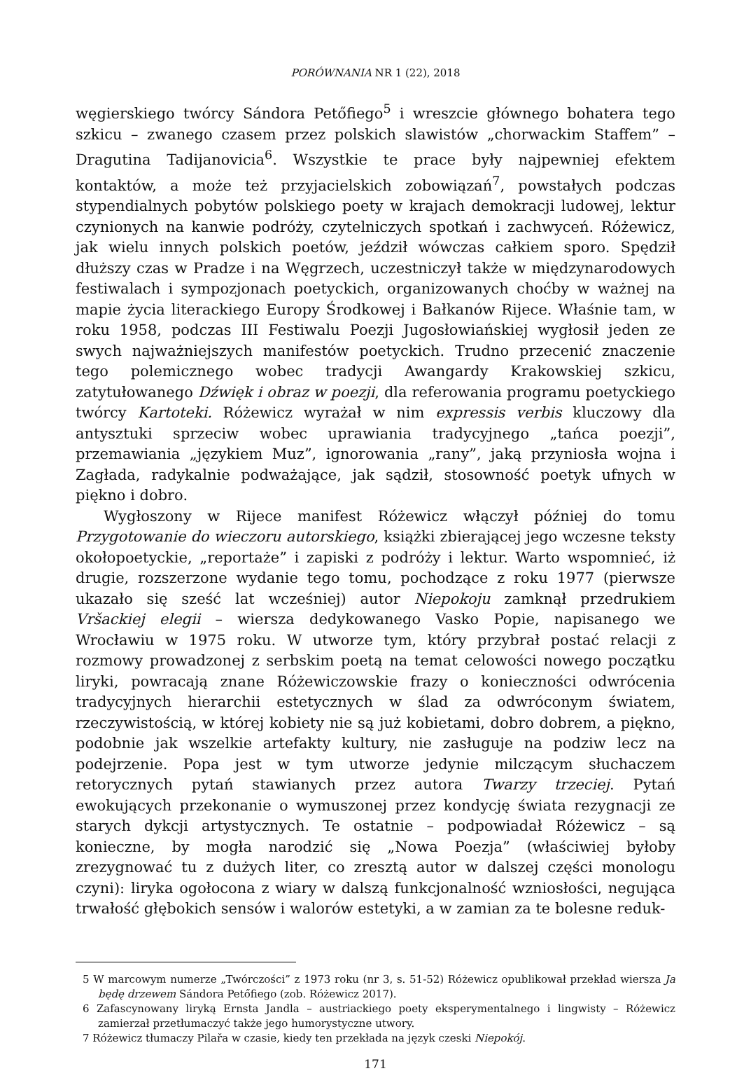PORÓWNANIA NR 1 (22), 2018
węgierskiego twórcy Sándora Petőfiego<sup>5</sup> i wreszcie głównego bohatera tego szkicu – zwanego czasem przez polskich slawistów „chorwackim Staffem” – Dragutina Tadijanovicia<sup>6</sup>. Wszystkie te prace były najpewniej efektem kontaktów, a może też przyjacielskich zobowiązań<sup>7</sup>, powstałych podczas stypendialnych pobytów polskiego poety w krajach demokracji ludowej, lektur czynionych na kanwie podróży, czytelniczych spotkań i zachwyceń. Różewicz, jak wielu innych polskich poetów, jeździł wówczas całkiem sporo. Spędził dłuższy czas w Pradze i na Węgrzech, uczestniczył także w międzynarodowych festiwalach i sympozjonach poetyckich, organizowanych choćby w ważnej na mapie życia literackiego Europy Środkowej i Bałkanów Rijece. Właśnie tam, w roku 1958, podczas III Festiwalu Poezji Jugosłowiańskiej wygłosił jeden ze swych najważniejszych manifestów poetyckich. Trudno przecenić znaczenie tego polemicznego wobec tradycji Awangardy Krakowskiej szkicu, zatytułowanego Dźwięk i obraz w poezji, dla referowania programu poetyckiego twórcy Kartoteki. Różewicz wyrażał w nim expressis verbis kluczowy dla antysztuki sprzeciw wobec uprawiania tradycyjnego „tańca poezji”, przemawiania „językiem Muz”, ignorowania „rany”, jaką przyniosła wojna i Zagłada, radykalnie podważające, jak sądził, stosowność poetyk ufnych w piękno i dobro.
Wygłoszony w Rijece manifest Różewicz włączył później do tomu Przygotowanie do wieczoru autorskiego, książki zbierającej jego wczesne teksty okołopoetyckie, „reportaże” i zapiski z podróży i lektur. Warto wspomnieć, iż drugie, rozszerzone wydanie tego tomu, pochodzące z roku 1977 (pierwsze ukazało się sześć lat wcześniej) autor Niepokoju zamknął przedrukiem Vršackiej elegii – wiersza dedykowanego Vasko Popie, napisanego we Wrocławiu w 1975 roku. W utworze tym, który przybrał postać relacji z rozmowy prowadzonej z serbskim poetą na temat celowości nowego początku liryki, powracają znane Różewiczowskie frazy o konieczności odwrócenia tradycyjnych hierarchii estetycznych w ślad za odwróconym światem, rzeczywistością, w której kobiety nie są już kobietami, dobro dobrem, a piękno, podobnie jak wszelkie artefakty kultury, nie zasługuje na podziw lecz na podejrzenie. Popa jest w tym utworze jedynie milczącym słuchaczem retorycznych pytań stawianych przez autora Twarzy trzeciej. Pytań ewokujących przekonanie o wymuszonej przez kondycję świata rezygnacji ze starych dykcji artystycznych. Te ostatnie – podpowiadał Różewicz – są konieczne, by mogła narodzić się „Nowa Poezja” (właściwiej byłoby zrezygnować tu z dużych liter, co zresztą autor w dalszej części monologu czyni): liryka ogołocona z wiary w dalszą funkcjonalność wzniosłości, negująca trwałość głębokich sensów i walorów estetyki, a w zamian za te bolesne reduk-
5 W marcowym numerze „Twórczości” z 1973 roku (nr 3, s. 51-52) Różewicz opublikował przekład wiersza Ja będę drzewem Sándora Petőfiego (zob. Różewicz 2017).
6 Zafascynowany liryką Ernsta Jandla – austriackiego poety eksperymentalnego i lingwisty – Różewicz zamierzał przetłumaczyć także jego humorystyczne utwory.
7 Różewicz tłumaczy Pilařa w czasie, kiedy ten przekłada na język czeski Niepokój.
171